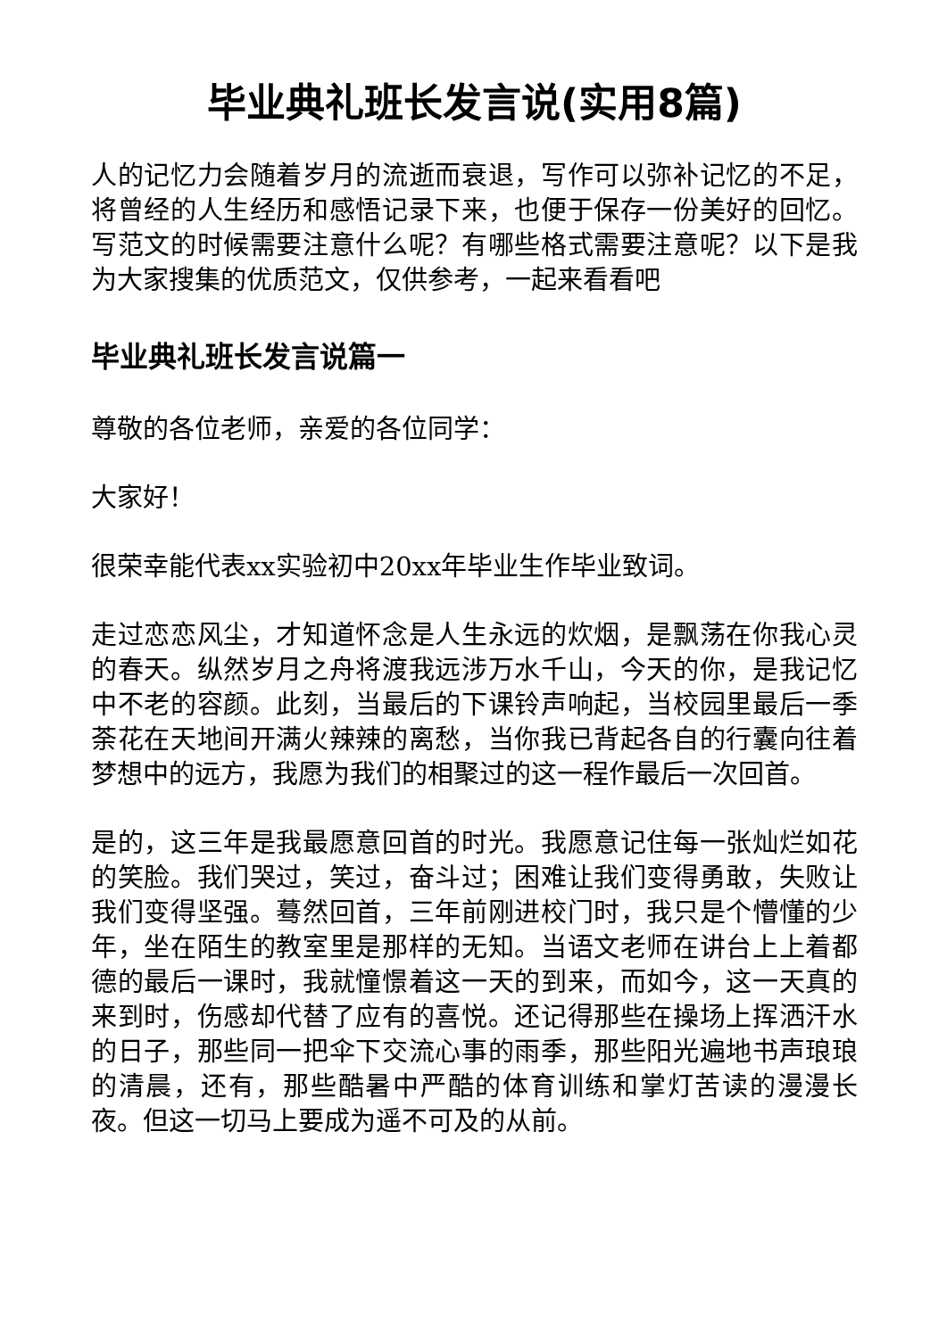毕业典礼班长发言说(实用8篇)
人的记忆力会随着岁月的流逝而衰退，写作可以弥补记忆的不足，将曾经的人生经历和感悟记录下来，也便于保存一份美好的回忆。写范文的时候需要注意什么呢？有哪些格式需要注意呢？以下是我为大家搜集的优质范文，仅供参考，一起来看看吧
毕业典礼班长发言说篇一
尊敬的各位老师，亲爱的各位同学：
大家好！
很荣幸能代表xx实验初中20xx年毕业生作毕业致词。
走过恋恋风尘，才知道怀念是人生永远的炊烟，是飘荡在你我心灵的春天。纵然岁月之舟将渡我远涉万水千山，今天的你，是我记忆中不老的容颜。此刻，当最后的下课铃声响起，当校园里最后一季荼花在天地间开满火辣辣的离愁，当你我已背起各自的行囊向往着梦想中的远方，我愿为我们的相聚过的这一程作最后一次回首。
是的，这三年是我最愿意回首的时光。我愿意记住每一张灿烂如花的笑脸。我们哭过，笑过，奋斗过；困难让我们变得勇敢，失败让我们变得坚强。蓦然回首，三年前刚进校门时，我只是个懵懂的少年，坐在陌生的教室里是那样的无知。当语文老师在讲台上上着都德的最后一课时，我就憧憬着这一天的到来，而如今，这一天真的来到时，伤感却代替了应有的喜悦。还记得那些在操场上挥洒汗水的日子，那些同一把伞下交流心事的雨季，那些阳光遍地书声琅琅的清晨，还有，那些酷暑中严酷的体育训练和掌灯苦读的漫漫长夜。但这一切马上要成为遥不可及的从前。